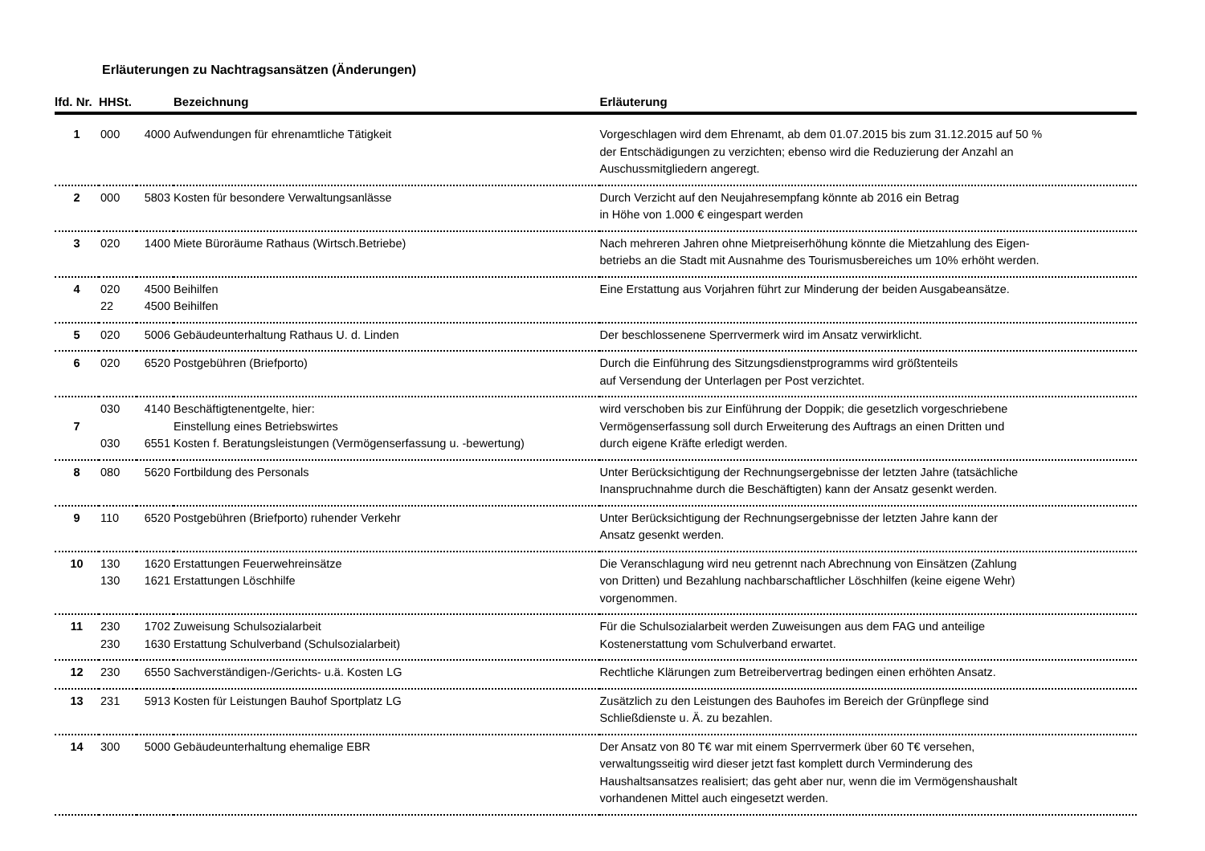Erläuterungen zu Nachtragsansätzen (Änderungen)
| lfd. Nr. | HHSt. | | Bezeichnung | Erläuterung |
| --- | --- | --- | --- | --- |
| 1 | 000 | 4000 | Aufwendungen für ehrenamtliche Tätigkeit | Vorgeschlagen wird dem Ehrenamt, ab dem 01.07.2015 bis zum 31.12.2015 auf 50 % der Entschädigungen zu verzichten; ebenso wird die Reduzierung der Anzahl an Auschussmitgliedern angeregt. |
| 2 | 000 | 5803 | Kosten für besondere Verwaltungsanlässe | Durch Verzicht auf den Neujahresempfang könnte ab 2016 ein Betrag in Höhe von 1.000 € eingespart werden |
| 3 | 020 | 1400 | Miete Büroräume Rathaus (Wirtsch.Betriebe) | Nach mehreren Jahren ohne Mietpreiserhöhung könnte die Mietzahlung des Eigen- betriebs an die Stadt mit Ausnahme des Tourismusbereiches um 10% erhöht werden. |
| 4 | 020 22 | 4500 4500 | Beihilfen Beihilfen | Eine Erstattung aus Vorjahren führt zur Minderung der beiden Ausgabeansätze. |
| 5 | 020 | 5006 | Gebäudeunterhaltung Rathaus U. d. Linden | Der beschlossenene Sperrvermerk wird im Ansatz verwirklicht. |
| 6 | 020 | 6520 | Postgebühren (Briefporto) | Durch die Einführung des Sitzungsdienstprogramms wird größtenteils auf Versendung der Unterlagen per Post verzichtet. |
| 7 | 030 030 | 4140 6551 | Beschäftigtenentgelte, hier: Einstellung eines Betriebswirtes Kosten f. Beratungsleistungen (Vermögenserfassung u. -bewertung) | wird verschoben bis zur Einführung der Doppik; die gesetzlich vorgeschriebene Vermögenserfassung soll durch Erweiterung des Auftrags an einen Dritten und durch eigene Kräfte erledigt werden. |
| 8 | 080 | 5620 | Fortbildung des Personals | Unter Berücksichtigung der Rechnungsergebnisse der letzten Jahre (tatsächliche Inanspruchnahme durch die Beschäftigten) kann der Ansatz gesenkt werden. |
| 9 | 110 | 6520 | Postgebühren (Briefporto) ruhender Verkehr | Unter Berücksichtigung der Rechnungsergebnisse der letzten Jahre kann der Ansatz gesenkt werden. |
| 10 | 130 130 | 1620 1621 | Erstattungen Feuerwehreinsätze Erstattungen Löschhilfe | Die Veranschlagung wird neu getrennt nach Abrechnung von Einsätzen (Zahlung von Dritten) und Bezahlung nachbarschaftlicher Löschhilfen (keine eigene Wehr) vorgenommen. |
| 11 | 230 230 | 1702 1630 | Zuweisung Schulsozialarbeit Erstattung Schulverband (Schulsozialarbeit) | Für die Schulsozialarbeit werden Zuweisungen aus dem FAG und anteilige Kostenerstattung vom Schulverband erwartet. |
| 12 | 230 | 6550 | Sachverständigen-/Gerichts- u.ä. Kosten LG | Rechtliche Klärungen zum Betreibervertrag bedingen einen erhöhten Ansatz. |
| 13 | 231 | 5913 | Kosten für Leistungen Bauhof Sportplatz LG | Zusätzlich zu den Leistungen des Bauhofes im Bereich der Grünpflege sind Schließdienste u. Ä. zu bezahlen. |
| 14 | 300 | 5000 | Gebäudeunterhaltung ehemalige EBR | Der Ansatz von 80 T€ war mit einem Sperrvermerk über 60 T€ versehen, verwaltungsseitig wird dieser jetzt fast komplett durch Verminderung des Haushaltsansatzes realisiert; das geht aber nur, wenn die im Vermögenshaushalt vorhandenen Mittel auch eingesetzt werden. |